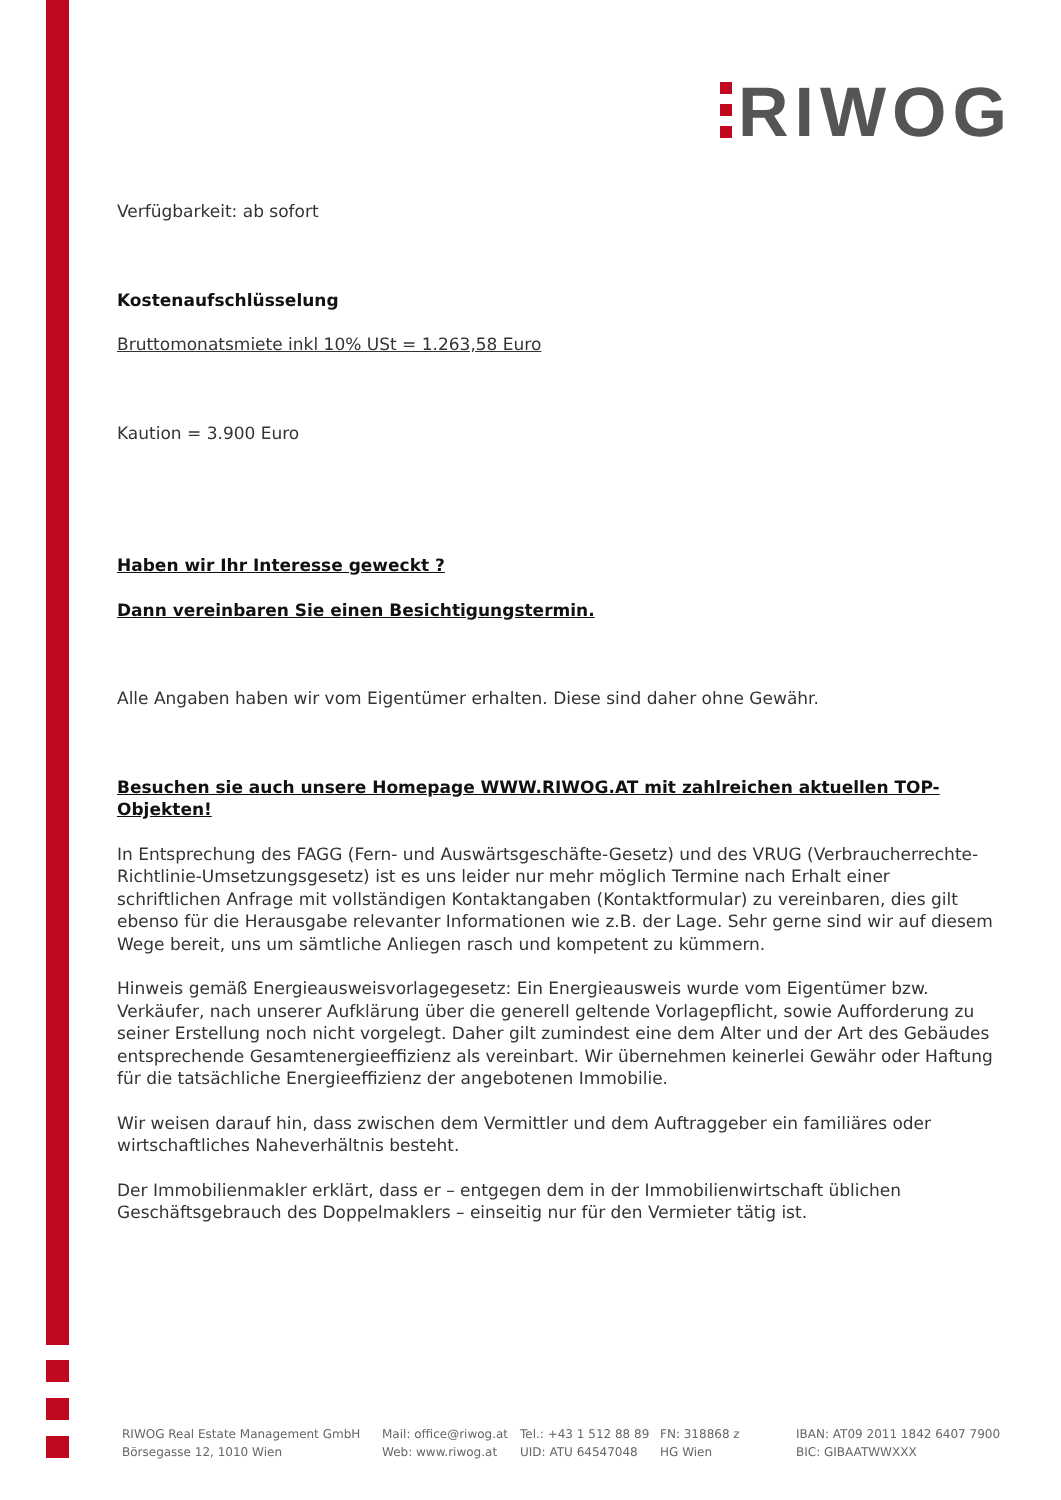RIWOG
Verfügbarkeit: ab sofort
Kostenaufschlüsselung
Bruttomonatsmiete inkl 10% USt = 1.263,58 Euro
Kaution = 3.900 Euro
Haben wir Ihr Interesse geweckt ?
Dann vereinbaren Sie einen Besichtigungstermin.
Alle Angaben haben wir vom Eigentümer erhalten. Diese sind daher ohne Gewähr.
Besuchen sie auch unsere Homepage WWW.RIWOG.AT mit zahlreichen aktuellen TOP- Objekten!
In Entsprechung des FAGG (Fern- und Auswärtsgeschäfte-Gesetz) und des VRUG (Verbraucherrechte-Richtlinie-Umsetzungsgesetz) ist es uns leider nur mehr möglich Termine nach Erhalt einer schriftlichen Anfrage mit vollständigen Kontaktangaben (Kontaktformular) zu vereinbaren, dies gilt ebenso für die Herausgabe relevanter Informationen wie z.B. der Lage. Sehr gerne sind wir auf diesem Wege bereit, uns um sämtliche Anliegen rasch und kompetent zu kümmern.
Hinweis gemäß Energieausweisvorlagegesetz: Ein Energieausweis wurde vom Eigentümer bzw. Verkäufer, nach unserer Aufklärung über die generell geltende Vorlagepflicht, sowie Aufforderung zu seiner Erstellung noch nicht vorgelegt. Daher gilt zumindest eine dem Alter und der Art des Gebäudes entsprechende Gesamtenergieeffizienz als vereinbart. Wir übernehmen keinerlei Gewähr oder Haftung für die tatsächliche Energieeffizienz der angebotenen Immobilie.
Wir weisen darauf hin, dass zwischen dem Vermittler und dem Auftraggeber ein familiäres oder wirtschaftliches Naheverhältnis besteht.
Der Immobilienmakler erklärt, dass er – entgegen dem in der Immobilienwirtschaft üblichen Geschäftsgebrauch des Doppelmaklers – einseitig nur für den Vermieter tätig ist.
RIWOG Real Estate Management GmbH
Börsegasse 12, 1010 Wien
Mail: office@riwog.at
Web: www.riwog.at
Tel.: +43 1 512 88 89
UID: ATU 64547048
FN: 318868 z
HG Wien
IBAN: AT09 2011 1842 6407 7900
BIC: GIBAATWWXXX